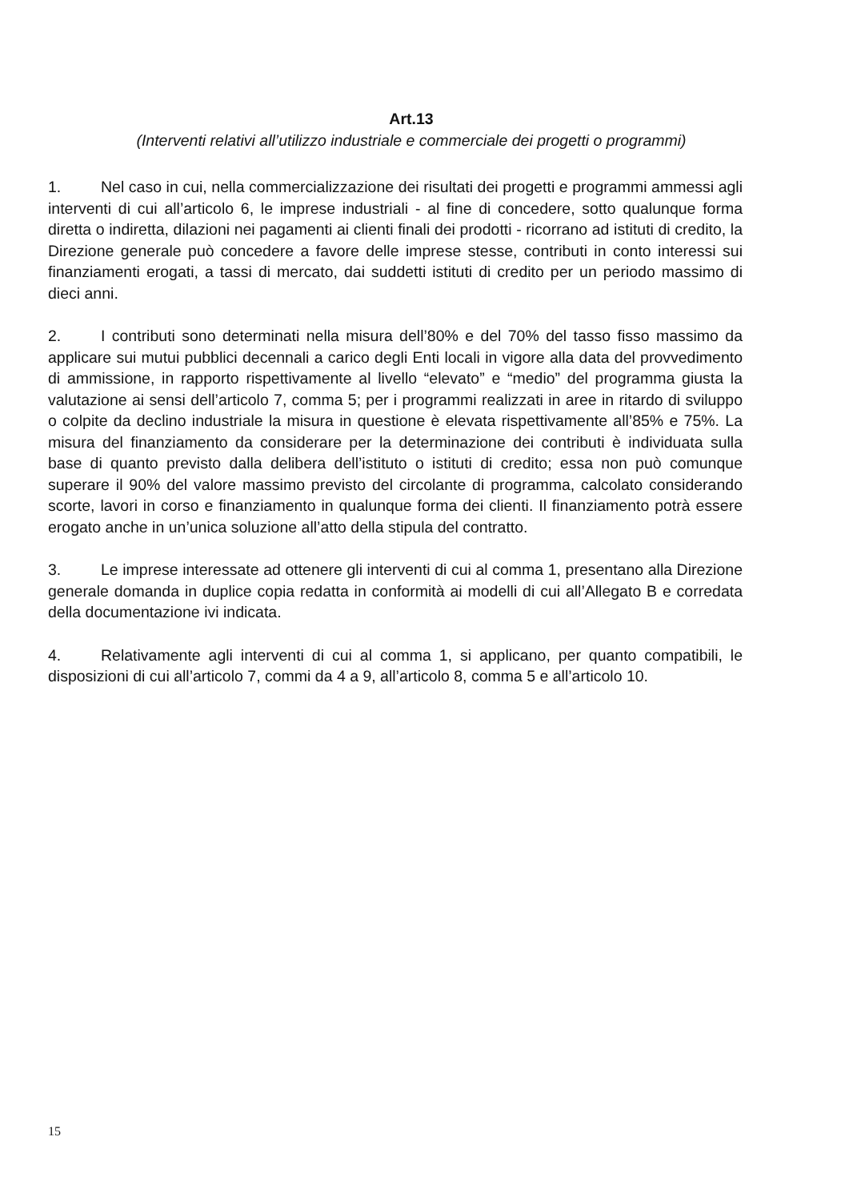Art.13
(Interventi relativi all’utilizzo industriale e commerciale dei progetti o programmi)
1. Nel caso in cui, nella commercializzazione dei risultati dei progetti e programmi ammessi agli interventi di cui all’articolo 6, le imprese industriali - al fine di concedere, sotto qualunque forma diretta o indiretta, dilazioni nei pagamenti ai clienti finali dei prodotti - ricorrano ad istituti di credito, la Direzione generale può concedere a favore delle imprese stesse, contributi in conto interessi sui finanziamenti erogati, a tassi di mercato, dai suddetti istituti di credito per un periodo massimo di dieci anni.
2. I contributi sono determinati nella misura dell’80% e del 70% del tasso fisso massimo da applicare sui mutui pubblici decennali a carico degli Enti locali in vigore alla data del provvedimento di ammissione, in rapporto rispettivamente al livello “elevato” e “medio” del programma giusta la valutazione ai sensi dell’articolo 7, comma 5; per i programmi realizzati in aree in ritardo di sviluppo o colpite da declino industriale la misura in questione è elevata rispettivamente all’85% e 75%. La misura del finanziamento da considerare per la determinazione dei contributi è individuata sulla base di quanto previsto dalla delibera dell’istituto o istituti di credito; essa non può comunque superare il 90% del valore massimo previsto del circolante di programma, calcolato considerando scorte, lavori in corso e finanziamento in qualunque forma dei clienti. Il finanziamento potrà essere erogato anche in un’unica soluzione all’atto della stipula del contratto.
3. Le imprese interessate ad ottenere gli interventi di cui al comma 1, presentano alla Direzione generale domanda in duplice copia redatta in conformità ai modelli di cui all’Allegato B e corredata della documentazione ivi indicata.
4. Relativamente agli interventi di cui al comma 1, si applicano, per quanto compatibili, le disposizioni di cui all’articolo 7, commi da 4 a 9, all’articolo 8, comma 5 e all’articolo 10.
15